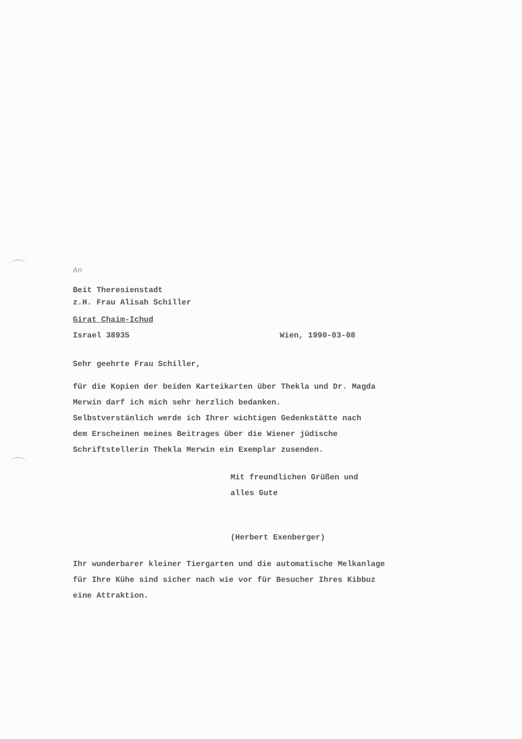An
Beit Theresienstadt
z.H. Frau Alisah Schiller
Girat Chaim-Ichud
Israel 38935 Wien, 1990-03-08
Sehr geehrte Frau Schiller,
für die Kopien der beiden Karteikarten über Thekla und Dr. Magda
Merwin darf ich mich sehr herzlich bedanken.
Selbstverstänlich werde ich Ihrer wichtigen Gedenkstätte nach
dem Erscheinen meines Beitrages über die Wiener jüdische
Schriftstellerin Thekla Merwin ein Exemplar zusenden.
Mit freundlichen Grüßen und
alles Gute
(Herbert Exenberger)
Ihr wunderbarer kleiner Tiergarten und die automatische Melkanlage
für Ihre Kühe sind sicher nach wie vor für Besucher Ihres Kibbuz
eine Attraktion.